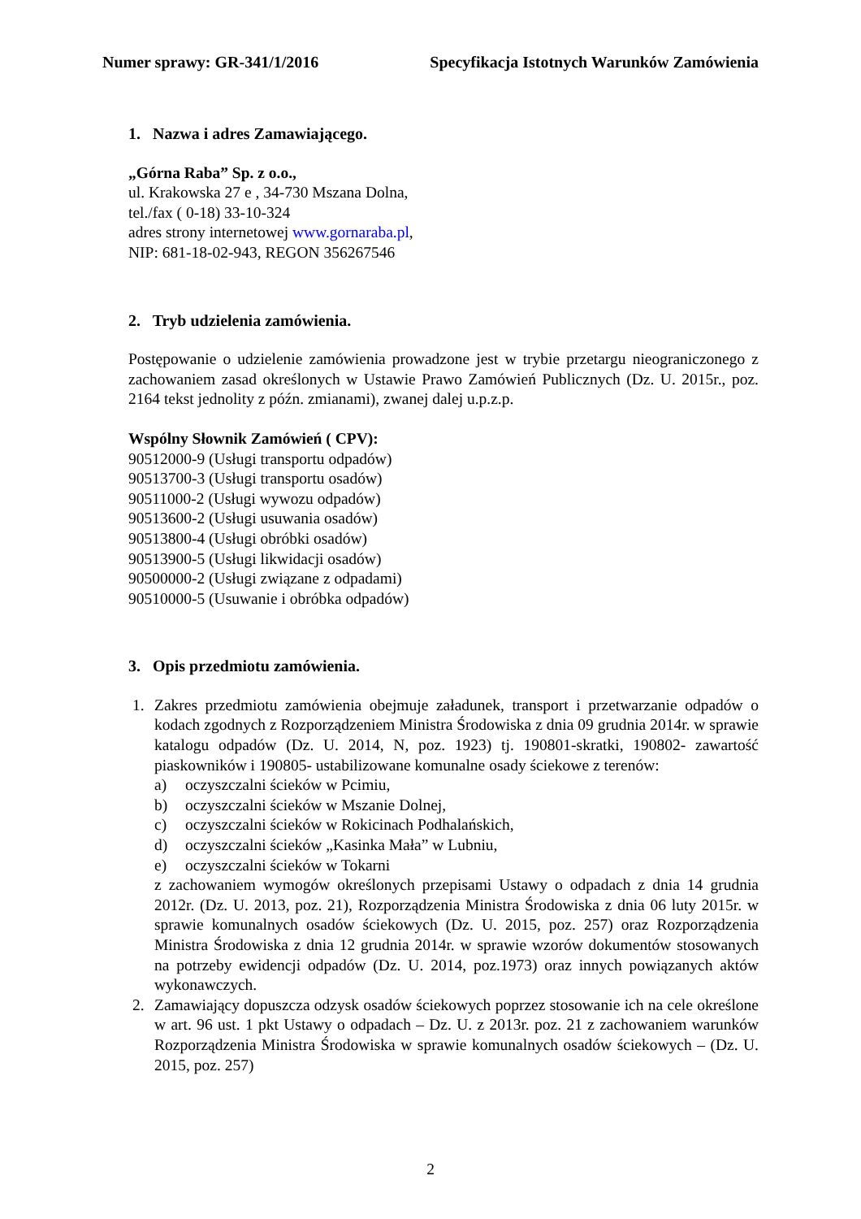Numer sprawy: GR-341/1/2016 Specyfikacja Istotnych Warunków Zamówienia
1. Nazwa i adres Zamawiającego.
„Górna Raba” Sp. z o.o.,
ul. Krakowska 27 e , 34-730 Mszana Dolna,
tel./fax ( 0-18) 33-10-324
adres strony internetowej www.gornaraba.pl,
NIP: 681-18-02-943, REGON 356267546
2. Tryb udzielenia zamówienia.
Postępowanie o udzielenie zamówienia prowadzone jest w trybie przetargu nieograniczonego z zachowaniem zasad określonych w Ustawie Prawo Zamówień Publicznych (Dz. U. 2015r., poz. 2164 tekst jednolity z późn. zmianami), zwanej dalej u.p.z.p.
Wspólny Słownik Zamówień ( CPV):
90512000-9 (Usługi transportu odpadów)
90513700-3 (Usługi transportu osadów)
90511000-2 (Usługi wywozu odpadów)
90513600-2 (Usługi usuwania osadów)
90513800-4 (Usługi obróbki osadów)
90513900-5 (Usługi likwidacji osadów)
90500000-2 (Usługi związane z odpadami)
90510000-5 (Usuwanie i obróbka odpadów)
3. Opis przedmiotu zamówienia.
1. Zakres przedmiotu zamówienia obejmuje załadunek, transport i przetwarzanie odpadów o kodach zgodnych z Rozporządzeniem Ministra Środowiska z dnia 09 grudnia 2014r. w sprawie katalogu odpadów (Dz. U. 2014, N, poz. 1923) tj. 190801-skratki, 190802- zawartość piaskowników i 190805- ustabilizowane komunalne osady ściekowe z terenów:
a) oczyszczalni ścieków w Pcimiu,
b) oczyszczalni ścieków w Mszanie Dolnej,
c) oczyszczalni ścieków w Rokicinach Podhalańskich,
d) oczyszczalni ścieków „Kasinka Mała” w Lubniu,
e) oczyszczalni ścieków w Tokarni
z zachowaniem wymogów określonych przepisami Ustawy o odpadach z dnia 14 grudnia 2012r. (Dz. U. 2013, poz. 21), Rozporządzenia Ministra Środowiska z dnia 06 luty 2015r. w sprawie komunalnych osadów ściekowych (Dz. U. 2015, poz. 257) oraz Rozporządzenia Ministra Środowiska z dnia 12 grudnia 2014r. w sprawie wzorów dokumentów stosowanych na potrzeby ewidencji odpadów (Dz. U. 2014, poz.1973) oraz innych powiązanych aktów wykonawczych.
2. Zamawiający dopuszcza odzysk osadów ściekowych poprzez stosowanie ich na cele określone w art. 96 ust. 1 pkt Ustawy o odpadach – Dz. U. z 2013r. poz. 21 z zachowaniem warunków Rozporządzenia Ministra Środowiska w sprawie komunalnych osadów ściekowych – (Dz. U. 2015, poz. 257)
2